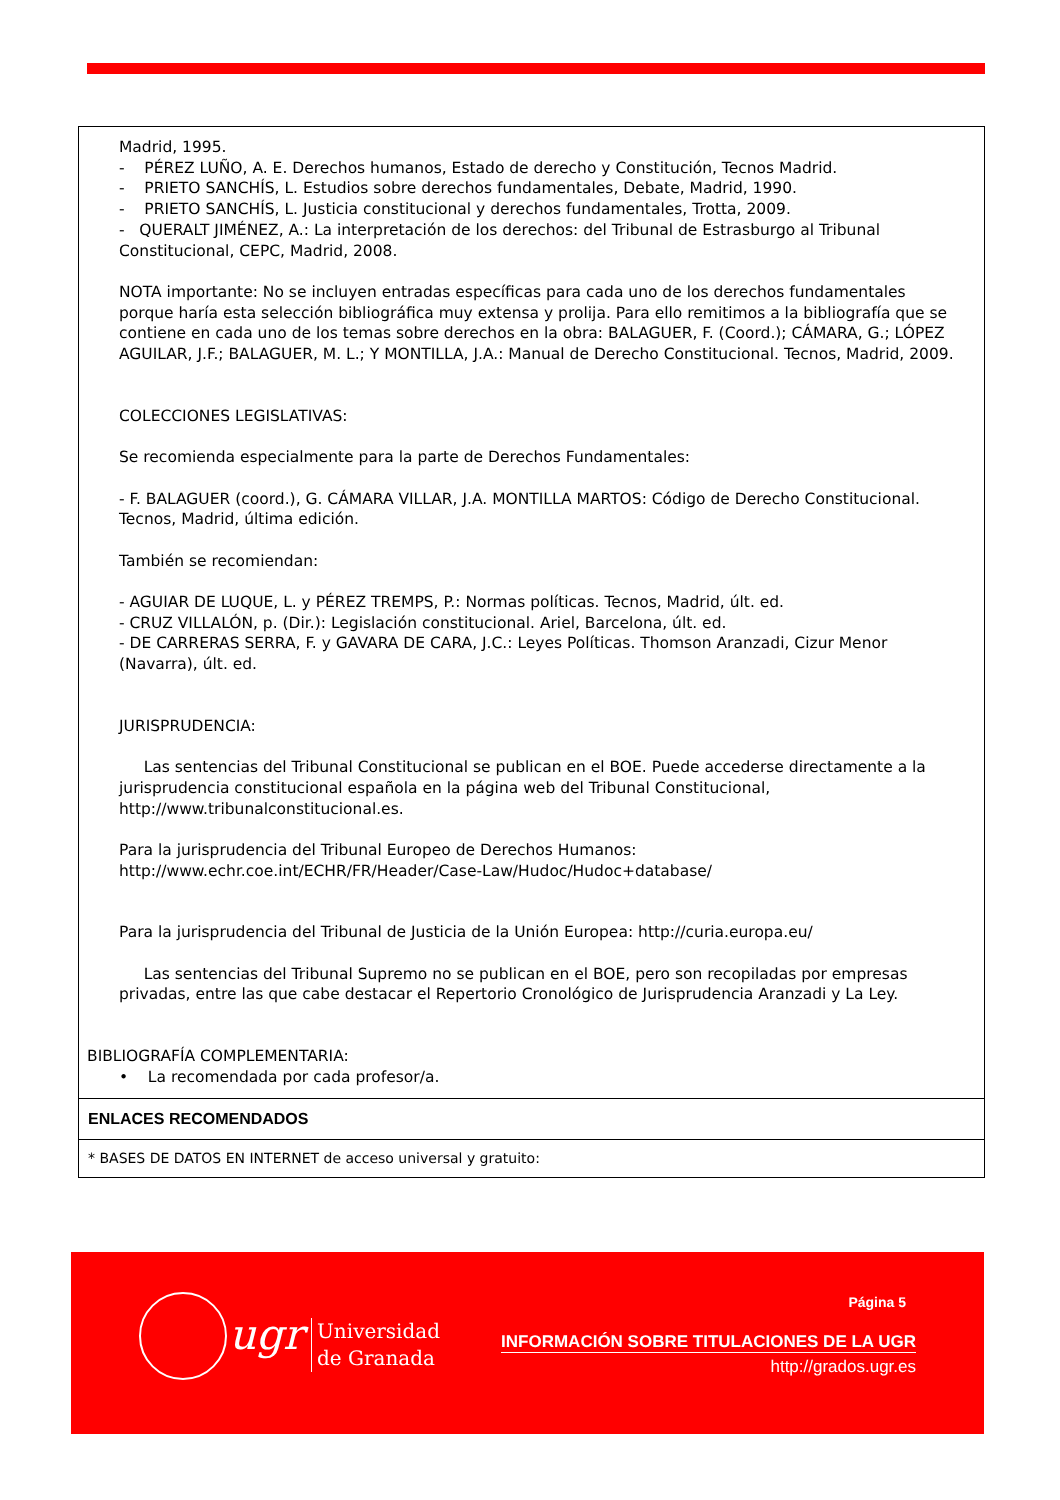Madrid, 1995.
- PÉREZ LUÑO, A. E. Derechos humanos, Estado de derecho y Constitución, Tecnos Madrid.
- PRIETO SANCHÍS, L. Estudios sobre derechos fundamentales, Debate, Madrid, 1990.
- PRIETO SANCHÍS, L. Justicia constitucional y derechos fundamentales, Trotta, 2009.
- QUERALT JIMÉNEZ, A.: La interpretación de los derechos: del Tribunal de Estrasburgo al Tribunal Constitucional, CEPC, Madrid, 2008.
NOTA importante: No se incluyen entradas específicas para cada uno de los derechos fundamentales porque haría esta selección bibliográfica muy extensa y prolija. Para ello remitimos a la bibliografía que se contiene en cada uno de los temas sobre derechos en la obra: BALAGUER, F. (Coord.); CÁMARA, G.; LÓPEZ AGUILAR, J.F.; BALAGUER, M. L.; Y MONTILLA, J.A.: Manual de Derecho Constitucional. Tecnos, Madrid, 2009.
COLECCIONES LEGISLATIVAS:
Se recomienda especialmente para la parte de Derechos Fundamentales:
- F. BALAGUER (coord.), G. CÁMARA VILLAR, J.A. MONTILLA MARTOS: Código de Derecho Constitucional. Tecnos, Madrid, última edición.
También se recomiendan:
- AGUIAR DE LUQUE, L. y PÉREZ TREMPS, P.: Normas políticas. Tecnos, Madrid, últ. ed.
- CRUZ VILLALÓN, p. (Dir.): Legislación constitucional. Ariel, Barcelona, últ. ed.
- DE CARRERAS SERRA, F. y GAVARA DE CARA, J.C.: Leyes Políticas. Thomson Aranzadi, Cizur Menor (Navarra), últ. ed.
JURISPRUDENCIA:
Las sentencias del Tribunal Constitucional se publican en el BOE. Puede accederse directamente a la jurisprudencia constitucional española en la página web del Tribunal Constitucional, http://www.tribunalconstitucional.es.
Para la jurisprudencia del Tribunal Europeo de Derechos Humanos:
http://www.echr.coe.int/ECHR/FR/Header/Case-Law/Hudoc/Hudoc+database/
Para la jurisprudencia del Tribunal de Justicia de la Unión Europea: http://curia.europa.eu/
Las sentencias del Tribunal Supremo no se publican en el BOE, pero son recopiladas por empresas privadas, entre las que cabe destacar el Repertorio Cronológico de Jurisprudencia Aranzadi y La Ley.
BIBLIOGRAFÍA COMPLEMENTARIA:
• La recomendada por cada profesor/a.
ENLACES RECOMENDADOS
* BASES DE DATOS EN INTERNET de acceso universal y gratuito:
ugr
Universidad
de Granada
Página 5
INFORMACIÓN SOBRE TITULACIONES DE LA UGR
http://grados.ugr.es